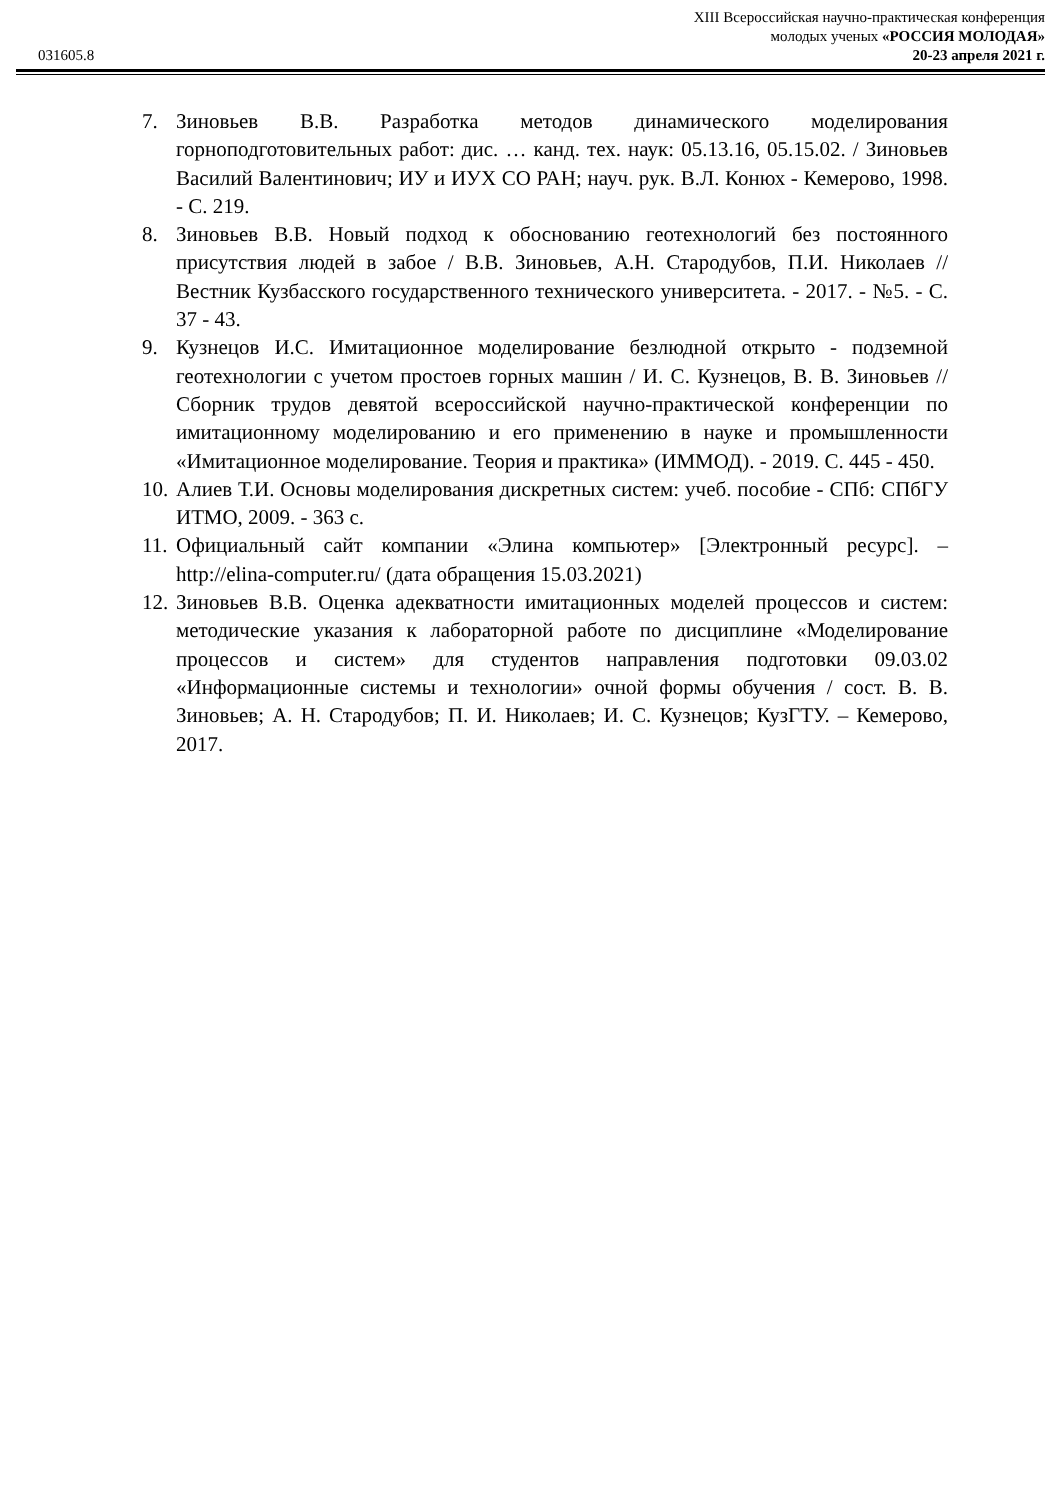XIII Всероссийская научно-практическая конференция
молодых ученых «РОССИЯ МОЛОДАЯ»
031605.8 20-23 апреля 2021 г.
7. Зиновьев В.В. Разработка методов динамического моделирования горноподготовительных работ: дис. … канд. тех. наук: 05.13.16, 05.15.02. / Зиновьев Василий Валентинович; ИУ и ИУХ СО РАН; науч. рук. В.Л. Конюх - Кемерово, 1998. - С. 219.
8. Зиновьев В.В. Новый подход к обоснованию геотехнологий без постоянного присутствия людей в забое / В.В. Зиновьев, А.Н. Стародубов, П.И. Николаев // Вестник Кузбасского государственного технического университета. - 2017. - №5. - С. 37 - 43.
9. Кузнецов И.С. Имитационное моделирование безлюдной открыто - подземной геотехнологии с учетом простоев горных машин / И. С. Кузнецов, В. В. Зиновьев // Сборник трудов девятой всероссийской научно-практической конференции по имитационному моделированию и его применению в науке и промышленности «Имитационное моделирование. Теория и практика» (ИММОД). - 2019. С. 445 - 450.
10. Алиев Т.И. Основы моделирования дискретных систем: учеб. пособие - СПб: СПбГУ ИТМО, 2009. - 363 с.
11. Официальный сайт компании «Элина компьютер» [Электронный ресурс]. –http://elina-computer.ru/ (дата обращения 15.03.2021)
12. Зиновьев В.В. Оценка адекватности имитационных моделей процессов и систем: методические указания к лабораторной работе по дисциплине «Моделирование процессов и систем» для студентов направления подготовки 09.03.02 «Информационные системы и технологии» очной формы обучения / сост. В. В. Зиновьев; А. Н. Стародубов; П. И. Николаев; И. С. Кузнецов; КузГТУ. – Кемерово, 2017.